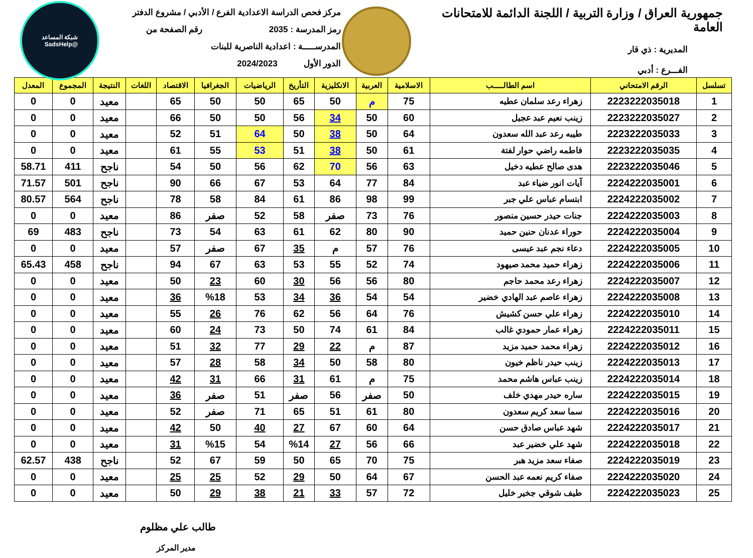جمهورية العراق / وزارة التربية / اللجنة الدائمة للامتحانات العامة
المديرية : ذي قار
الفـــرع : أدبي
مركز فحص الدراسة الاعدادية الفرع / الأدبي / مشروع الدفتر
رمز المدرسة : 2035 رقم الصفحة من
المدرســـــة : اعدادية الناصرية للبنات
الدور الأول 2024/2023
شبكة المساعد
@SadsHelp
| تسلسل | الرقم الامتحاني | اسم الطالـــــب | الاسلامية | العربية | الانكليزية | التأريخ | الرياضيات | الجغرافيا | الاقتصاد | اللغات | النتيجة | المجموع | المعدل |
| --- | --- | --- | --- | --- | --- | --- | --- | --- | --- | --- | --- | --- | --- |
| 1 | 2223222035018 | زهراء رعد سلمان عطيه | 75 | م | 50 | 65 | 50 | 50 | 65 | | معيد | 0 | 0 |
| 2 | 2223222035027 | زينب نعيم عبد عجيل | 60 | 50 | 34 | 56 | 50 | 50 | 66 | | معيد | 0 | 0 |
| 3 | 2223222035033 | طيبه رعد عبد الله سعدون | 64 | 50 | 38 | 50 | 64 | 51 | 52 | | معيد | 0 | 0 |
| 4 | 2223222035035 | فاطمه راضي حوار لفتة | 61 | 50 | 38 | 51 | 53 | 55 | 61 | | معيد | 0 | 0 |
| 5 | 2223222035046 | هدى صالح عطيه دخيل | 63 | 56 | 70 | 62 | 56 | 50 | 54 | | ناجح | 411 | 58.71 |
| 6 | 2224222035001 | آيات انور ضياء عبد | 84 | 77 | 64 | 53 | 67 | 66 | 90 | | ناجح | 501 | 71.57 |
| 7 | 2224222035002 | ابتسام عباس علي جبر | 99 | 98 | 86 | 61 | 84 | 58 | 78 | | ناجح | 564 | 80.57 |
| 8 | 2224222035003 | جنات حيدر حسين منصور | 76 | 73 | صفر | 58 | 52 | صفر | 86 | | معيد | 0 | 0 |
| 9 | 2224222035004 | حوراء عدنان حنين حميد | 90 | 80 | 62 | 61 | 63 | 54 | 73 | | ناجح | 483 | 69 |
| 10 | 2224222035005 | دعاء نجم عبد عيسى | 76 | 57 | م | 35 | 67 | صفر | 57 | | معيد | 0 | 0 |
| 11 | 2224222035006 | زهراء حميد محمد صيهود | 74 | 52 | 55 | 53 | 63 | 67 | 94 | | ناجح | 458 | 65.43 |
| 12 | 2224222035007 | زهراء رعد محمد حاجم | 80 | 56 | 56 | 30 | 60 | 23 | 50 | | معيد | 0 | 0 |
| 13 | 2224222035008 | زهراء عاصم عبد الهادي خضير | 54 | 54 | 36 | 34 | 53 | %18 | 36 | | معيد | 0 | 0 |
| 14 | 2224222035010 | زهراء علي حسن كشيش | 76 | 64 | 56 | 62 | 76 | 26 | 55 | | معيد | 0 | 0 |
| 15 | 2224222035011 | زهراء عمار حمودي غالب | 84 | 61 | 74 | 50 | 73 | 24 | 60 | | معيد | 0 | 0 |
| 16 | 2224222035012 | زهراء محمد حميد مزيد | 87 | م | 22 | 29 | 77 | 32 | 51 | | معيد | 0 | 0 |
| 17 | 2224222035013 | زينب حيدر ناظم خيون | 80 | 58 | 50 | 34 | 58 | 28 | 57 | | معيد | 0 | 0 |
| 18 | 2224222035014 | زينب عباس هاشم محمد | 75 | م | 61 | 31 | 66 | 31 | 42 | | معيد | 0 | 0 |
| 19 | 2224222035015 | ساره حيدر مهدي خلف | 50 | صفر | 56 | صفر | 51 | صفر | 36 | | معيد | 0 | 0 |
| 20 | 2224222035016 | سما سعد كريم سعدون | 80 | 61 | 51 | 65 | 71 | صفر | 52 | | معيد | 0 | 0 |
| 21 | 2224222035017 | شهد عباس صادق حسن | 64 | 60 | 67 | 27 | 40 | 50 | 42 | | معيد | 0 | 0 |
| 22 | 2224222035018 | شهد علي خضير عبد | 66 | 56 | 27 | %14 | 54 | %15 | 31 | | معيد | 0 | 0 |
| 23 | 2224222035019 | صفاء سعد مزيد هبر | 75 | 70 | 65 | 50 | 59 | 67 | 52 | | ناجح | 438 | 62.57 |
| 24 | 2224222035020 | صفاء كريم نعمه عبد الحسن | 67 | 64 | 50 | 29 | 52 | 25 | 25 | | معيد | 0 | 0 |
| 25 | 2224222035023 | طيف شوقي جخير خليل | 72 | 57 | 33 | 21 | 38 | 29 | 50 | | معيد | 0 | 0 |
طالب علي مظلوم
مدير المركز